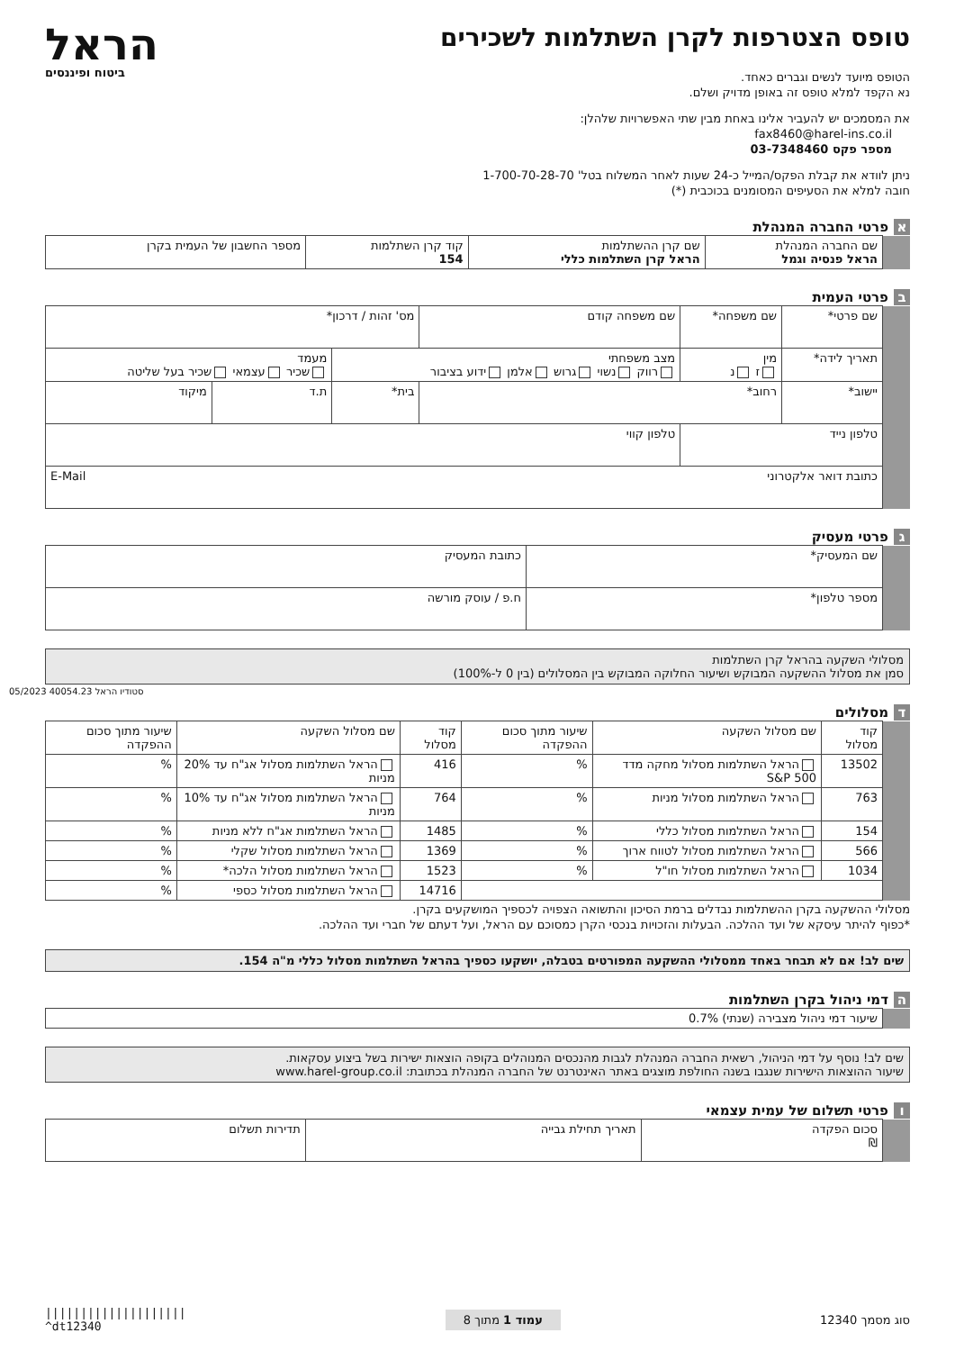טופס הצטרפות לקרן השתלמות לשכירים
הטופס מיועד לנשים וגברים כאחד.
נא הקפד למלא טופס זה באופן מדויק ושלם.
את המסמכים יש להעביר אלינו באחת מבין שתי האפשרויות שלהלן:
fax8460@harel-ins.co.il
מספר פקס 03-7348460
ניתן לוודא את קבלת הפקס/המייל כ-24 שעות לאחר המשלוח בטל' 1-700-70-28-70
חובה למלא את הסעיפים המסומנים בכוכבית (*)
הראל
ביטוח ופיננסים
א פרטי החברה המנהלת
| | שם החברה המנהלת הראל פנסיה וגמל | שם קרן ההשתלמות הראל קרן השתלמות כללי | קוד קרן השתלמות 154 | מספר החשבון של העמית בקרן |
ב פרטי העמית
| | שם פרטי* | שם משפחה* | שם משפחה קודם | מס' זהות / דרכון* | | |
| | תאריך לידה* | מין ז נ | מצב משפחתי רווק נשוי גרוש אלמן ידוע בציבור | | מעמד שכיר עצמאי שכיר בעל שליטה | |
| | יישוב* | רחוב* | | בית* | ת.ד | מיקוד |
| | טלפון נייד | | טלפון קווי | | | |
| | כתובת דואר אלקטרוני E-Mail | | | | | |
ג פרטי מעסיק
| | שם המעסיק* | כתובת המעסיק |
| | מספר טלפון* | ח.פ / עוסק מורשה |
מסלולי השקעה בהראל קרן השתלמות
סמן את מסלול ההשקעה המבוקש ושיעור החלוקה המבוקש בין המסלולים (בין 0 ל-100%)
ד מסלולים
| | קוד מסלול | שם מסלול השקעה | שיעור מתוך סכום ההפקדה | קוד מסלול | שם מסלול השקעה | שיעור מתוך סכום ההפקדה |
| | 13502 | הראל השתלמות מסלול מחקה מדד S&P 500 | % | 416 | הראל השתלמות מסלול אג"ח עד 20% מניות | % |
| | 763 | הראל השתלמות מסלול מניות | % | 764 | הראל השתלמות מסלול אג"ח עד 10% מניות | % |
| | 154 | הראל השתלמות מסלול כללי | % | 1485 | הראל השתלמות אג"ח ללא מניות | % |
| | 566 | הראל השתלמות מסלול לטווח ארוך | % | 1369 | הראל השתלמות מסלול שקלי | % |
| | 1034 | הראל השתלמות מסלול חו"ל | % | 1523 | הראל השתלמות מסלול הלכה* | % |
| | | | | 14716 | הראל השתלמות מסלול כספי | % |
מסלולי ההשקעה בקרן ההשתלמות נבדלים ברמת הסיכון והתשואה הצפויה לכספיך המושקעים בקרן.
*כפוף להיתר עיסקא של ועד ההלכה. הבעלות והזכויות בנכסי הקרן כמסוכם עם הראל, ועל דעתם של חברי ועד ההלכה.
שים לב! אם לא תבחר באחד ממסלולי ההשקעה המפורטים בטבלה, יושקעו כספיך בהראל השתלמות מסלול כללי מ"ה 154.
ה דמי ניהול בקרן השתלמות
| | שיעור דמי ניהול מצבירה (שנתי) 0.7% |
שים לב! נוסף על דמי הניהול, רשאית החברה המנהלת לגבות מהנכסים המנוהלים בקופה הוצאות ישירות בשל ביצוע עסקאות.
שיעור ההוצאות הישירות שנגבו בשנה החולפת מוצגים באתר האינטרנט של החברה המנהלת בכתובת: www.harel-group.co.il
ו פרטי תשלום של עמית עצמאי
| | סכום הפקדה ₪ | תאריך תחילת גבייה | תדירות תשלום |
סוג מסמך 12340 עמוד 1 מתוך 8 ||||||||||||||||||||
^dt12340
סטודיו הראל 40054.23 05/2023